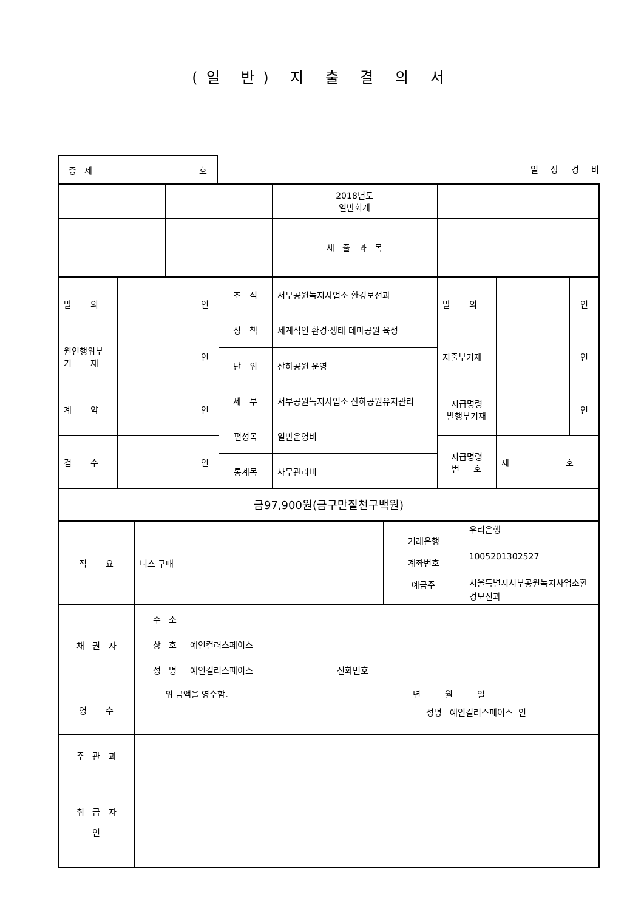(일 반) 지 출 결 의 서
증 제 호
일 상 경 비
| | | | | 2018년도 일반회계 | | |
| | | | | 세 출 과 목 | | |
| 발 의 | | 인 | 조 직 | 서부공원녹지사업소 환경보전과 | 발 의 | | 인 |
| | | | 정 책 | 세계적인 환경·생태 테마공원 육성 | | | |
| 원인행위부 기 재 | | 인 | | | 지출부기재 | | 인 |
| | | | 단 위 | 산하공원 운영 | | | |
| 계 약 | | 인 | 세 부 | 서부공원녹지사업소 산하공원유지관리 | 지급명령 발행부기재 | | 인 |
| | | | 편성목 | 일반운영비 | | | |
| 검 수 | | 인 | | | 지급명령 번 호 | 제 호 | |
| | | | 통계목 | 사무관리비 | | | |
| 금97,900원(금구만칠천구백원) | | | | | | | |
| 적 요 | 니스 구매 | 거래은행 계좌번호 예금주 | 우리은행 1005201302527 서울특별시서부공원녹지사업소환경보전과 |
| 채 권 자 | 주 소 상 호 예인컬러스페이스 성 명 예인컬러스페이스 전화번호 | | |
| 영 수 | 위 금액을 영수함. 년 월 일 성명 예인컬러스페이스 인 | | |
| 주 관 과 | | | |
| 취 급 자 인 | | | |